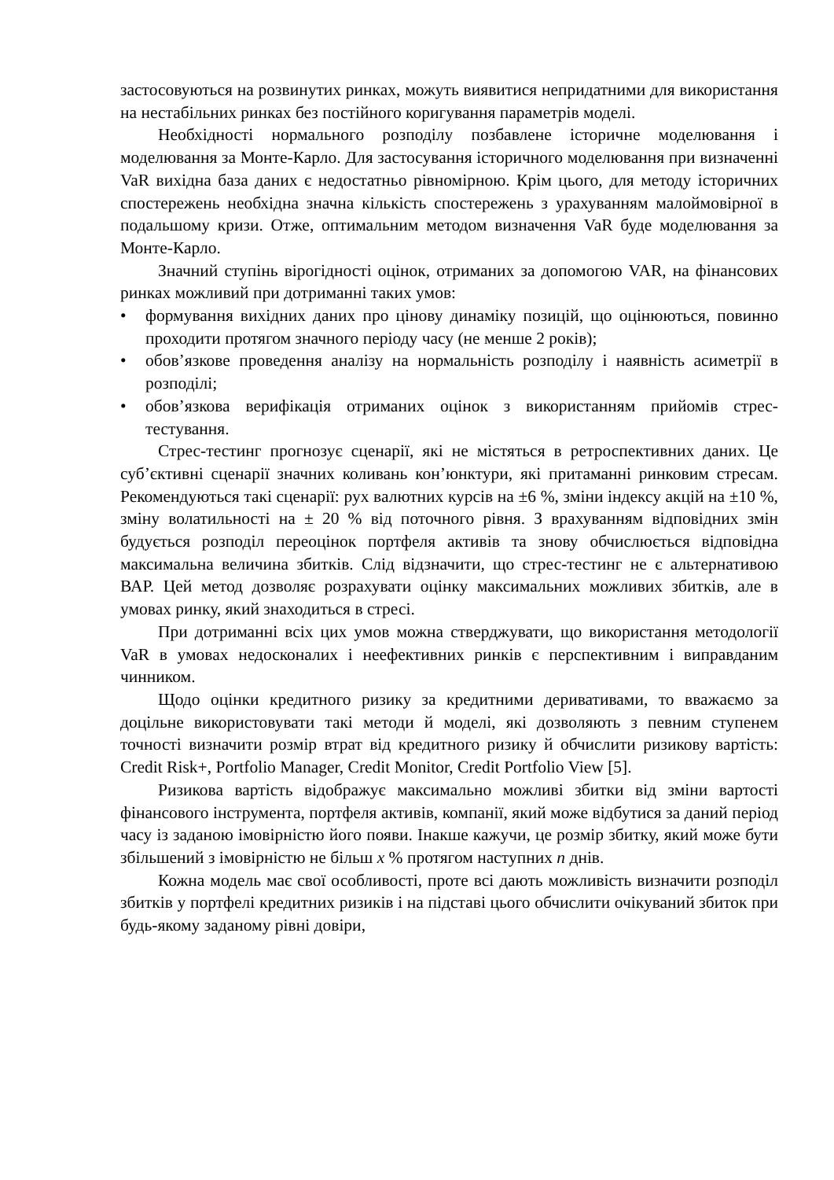застосовуються на розвинутих ринках, можуть виявитися непридатними для використання на нестабільних ринках без постійного коригування параметрів моделі.
Необхідності нормального розподілу позбавлене історичне моделювання і моделювання за Монте-Карло. Для застосування історичного моделювання при визначенні VaR вихідна база даних є недостатньо рівномірною. Крім цього, для методу історичних спостережень необхідна значна кількість спостережень з урахуванням малоймовірної в подальшому кризи. Отже, оптимальним методом визначення VaR буде моделювання за Монте-Карло.
Значний ступінь вірогідності оцінок, отриманих за допомогою VAR, на фінансових ринках можливий при дотриманні таких умов:
• формування вихідних даних про цінову динаміку позицій, що оцінюються, повинно проходити протягом значного періоду часу (не менше 2 років);
• обов’язкове проведення аналізу на нормальність розподілу і наявність асиметрії в розподілі;
• обов’язкова верифікація отриманих оцінок з використанням прийомів стрес-тестування.
Стрес-тестинг прогнозує сценарії, які не містяться в ретроспективних даних. Це суб’єктивні сценарії значних коливань кон’юнктури, які притаманні ринковим стресам. Рекомендуються такі сценарії: рух валютних курсів на ±6 %, зміни індексу акцій на ±10 %, зміну волатильності на ± 20 % від поточного рівня. З врахуванням відповідних змін будується розподіл переоцінок портфеля активів та знову обчислюється відповідна максимальна величина збитків. Слід відзначити, що стрес-тестинг не є альтернативою ВАР. Цей метод дозволяє розрахувати оцінку максимальних можливих збитків, але в умовах ринку, який знаходиться в стресі.
При дотриманні всіх цих умов можна стверджувати, що використання методології VaR в умовах недосконалих і неефективних ринків є перспективним і виправданим чинником.
Щодо оцінки кредитного ризику за кредитними деривативами, то вважаємо за доцільне використовувати такі методи й моделі, які дозволяють з певним ступенем точності визначити розмір втрат від кредитного ризику й обчислити ризикову вартість: Credit Risk+, Portfolio Manager, Credit Monitor, Credit Portfolio View [5].
Ризикова вартість відображує максимально можливі збитки від зміни вартості фінансового інструмента, портфеля активів, компанії, який може відбутися за даний період часу із заданою імовірністю його появи. Інакше кажучи, це розмір збитку, який може бути збільшений з імовірністю не більш x % протягом наступних n днів.
Кожна модель має свої особливості, проте всі дають можливість визначити розподіл збитків у портфелі кредитних ризиків і на підставі цього обчислити очікуваний збиток при будь-якому заданому рівні довіри,